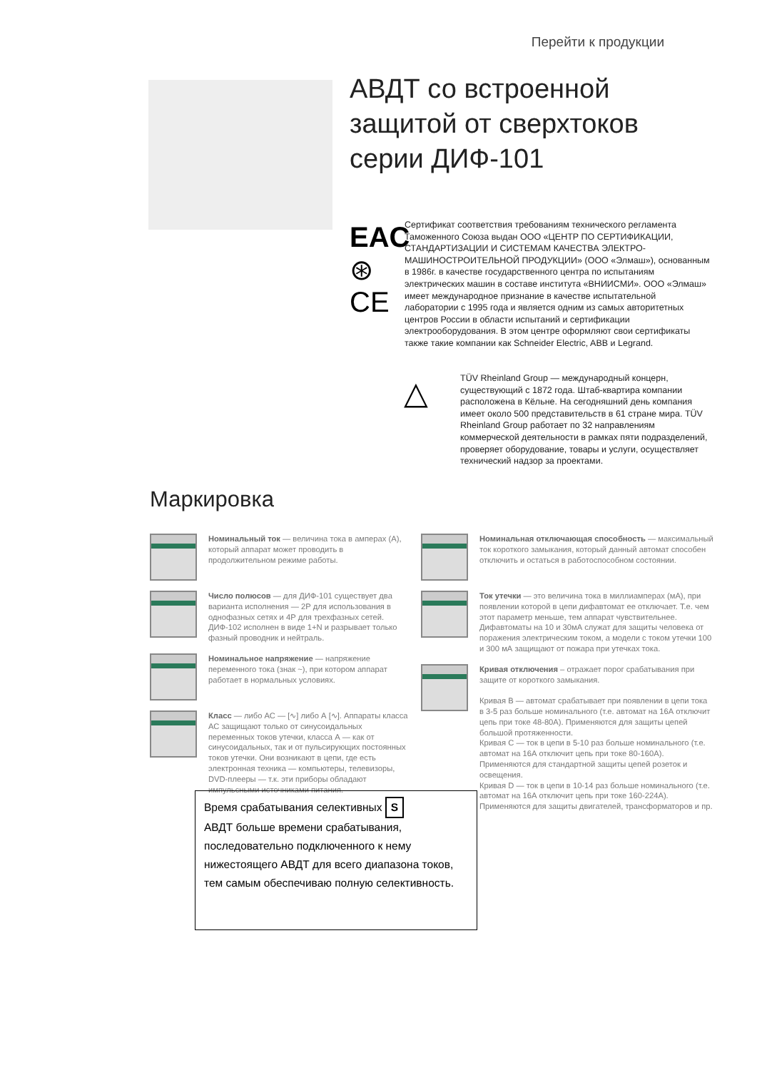Перейти к продукции
АВДТ со встроенной
защитой от сверхтоков
серии ДИФ-101
EAC
⊛
CE
Сертификат соответствия требованиям технического регламента Таможенного Союза выдан ООО «ЦЕНТР ПО СЕРТИФИКАЦИИ, СТАНДАРТИЗАЦИИ И СИСТЕМАМ КАЧЕСТВА ЭЛЕКТРО-МАШИНОСТРОИТЕЛЬНОЙ ПРОДУКЦИИ» (ООО «Элмаш»), основанным в 1986г. в качестве государственного центра по испытаниям электрических машин в составе института «ВНИИСМИ». ООО «Элмаш» имеет международное признание в качестве испытательной лаборатории с 1995 года и является одним из самых авторитетных центров России в области испытаний и сертификации электрооборудования. В этом центре оформляют свои сертификаты также такие компании как Schneider Electric, ABB и Legrand.
△
TÜV Rheinland Group — международный концерн, существующий с 1872 года. Штаб-квартира компании расположена в Кёльне. На сегодняшний день компания имеет около 500 представительств в 61 стране мира. TÜV Rheinland Group работает по 32 направлениям коммерческой деятельности в рамках пяти подразделений, проверяет оборудование, товары и услуги, осуществляет технический надзор за проектами.
Маркировка
Номинальный ток — величина тока в амперах (А), который аппарат может проводить в продолжительном режиме работы.
Число полюсов — для ДИФ-101 существует два варианта исполнения — 2Р для использования в однофазных сетях и 4Р для трехфазных сетей. ДИФ-102 исполнен в виде 1+N и разрывает только фазный проводник и нейтраль.
Номинальное напряжение — напряжение переменного тока (знак ~), при котором аппарат работает в нормальных условиях.
Класс — либо АС — [∿] либо А [∿]. Аппараты класса АС защищают только от синусоидальных переменных токов утечки, класса А — как от синусоидальных, так и от пульсирующих постоянных токов утечки. Они возникают в цепи, где есть электронная техника — компьютеры, телевизоры, DVD-плееры — т.к. эти приборы обладают импульсными источниками питания.
Номинальная отключающая способность — максимальный ток короткого замыкания, который данный автомат способен отключить и остаться в работоспособном состоянии.
Ток утечки — это величина тока в миллиамперах (мА), при появлении которой в цепи дифавтомат ее отключает. Т.е. чем этот параметр меньше, тем аппарат чувствительнее. Дифавтоматы на 10 и 30мА служат для защиты человека от поражения электрическим током, а модели с током утечки 100 и 300 мА защищают от пожара при утечках тока.
Кривая отключения – отражает порог срабатывания при защите от короткого замыкания.
Кривая В — автомат срабатывает при появлении в цепи тока в 3-5 раз больше номинального (т.е. автомат на 16А отключит цепь при токе 48-80А). Применяются для защиты цепей большой протяженности.
Кривая С — ток в цепи в 5-10 раз больше номинального (т.е. автомат на 16А отключит цепь при токе 80-160А). Применяются для стандартной защиты цепей розеток и освещения.
Кривая D — ток в цепи в 10-14 раз больше номинального (т.е. автомат на 16А отключит цепь при токе 160-224А). Применяются для защиты двигателей, трансформаторов и пр.
Время срабатывания селективных S
АВДТ больше времени срабатывания, последовательно подключенного к нему нижестоящего АВДТ для всего диапазона токов, тем самым обеспечиваю полную селективность.